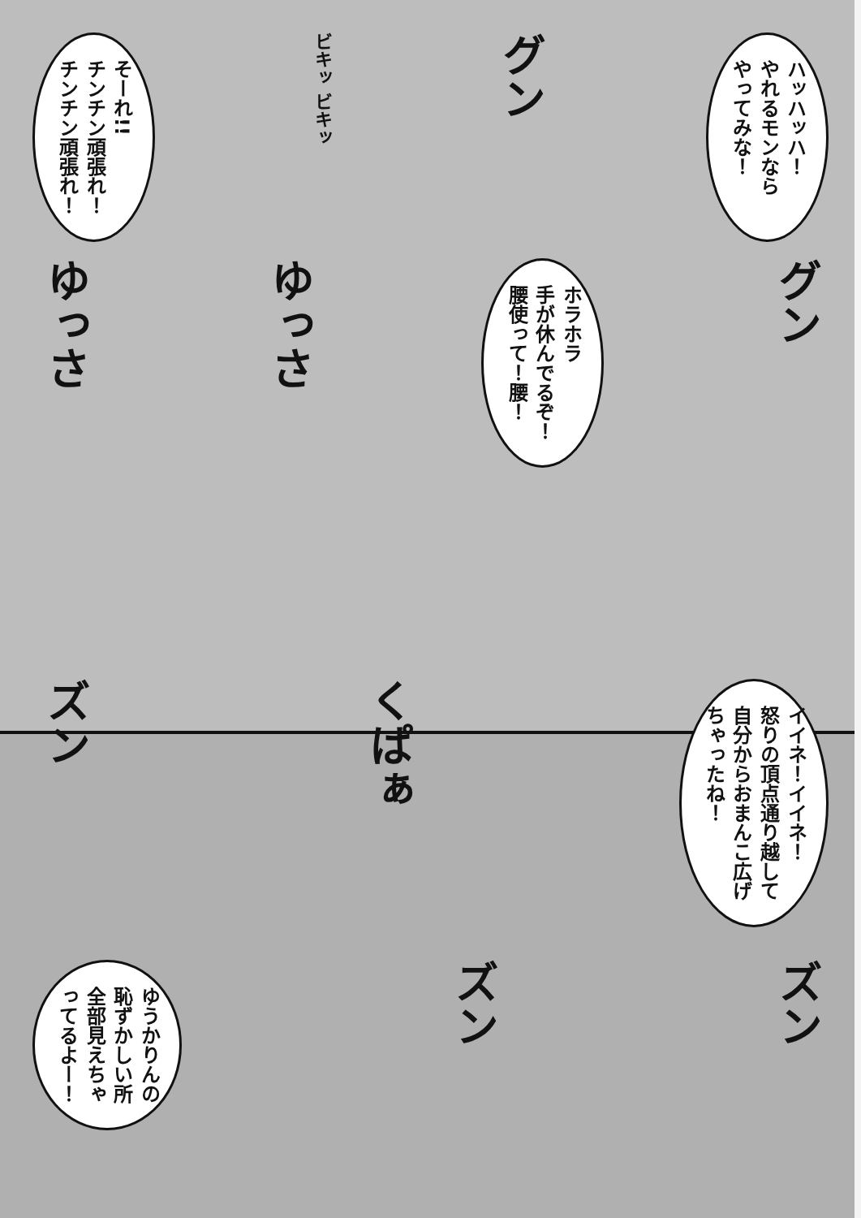そーれ!!
チンチン頑張れ！
チンチン頑張れ！
ビキッ ビキッ
グン
ハッハッハ！
やれるモンなら
やってみな！
ゆっさ
ゆっさ
ホラホラ
手が休んでるぞ！
腰使って！腰！
グン
ズン
くぱぁ
イイネ！イイネ！
怒りの頂点通り越して
自分からおまんこ広げ
ちゃったね！
ゆうかりんの
恥ずかしい所
全部見えちゃ
ってるよー！
ズン
ズン